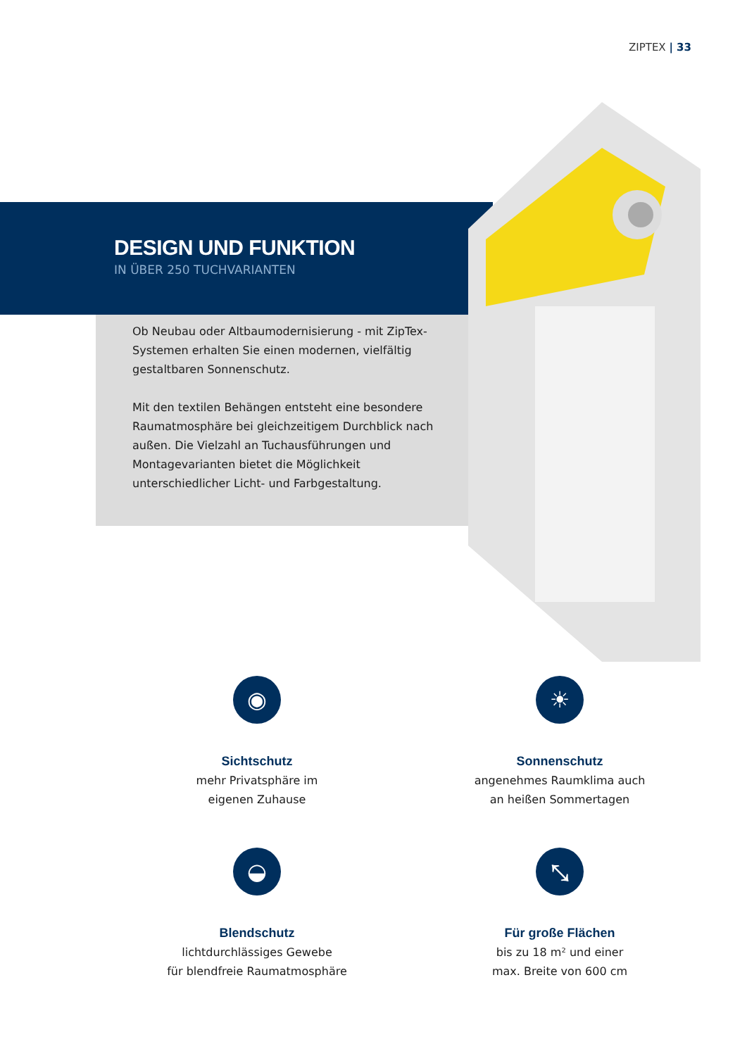ZIPTEX | 33
DESIGN UND FUNKTION
IN ÜBER 250 TUCHVARIANTEN
Ob Neubau oder Altbaumodernisierung - mit ZipTex-Systemen erhalten Sie einen modernen, vielfältig gestaltbaren Sonnenschutz.
Mit den textilen Behängen entsteht eine besondere Raumatmosphäre bei gleichzeitigem Durchblick nach außen. Die Vielzahl an Tuchausführungen und Montagevarianten bietet die Möglichkeit unterschiedlicher Licht- und Farbgestaltung.
◉
Sichtschutz
mehr Privatsphäre im
eigenen Zuhause
☀
Sonnenschutz
angenehmes Raumklima auch
an heißen Sommertagen
◒
Blendschutz
lichtdurchlässiges Gewebe
für blendfreie Raumatmosphäre
⤡
Für große Flächen
bis zu 18 m² und einer
max. Breite von 600 cm